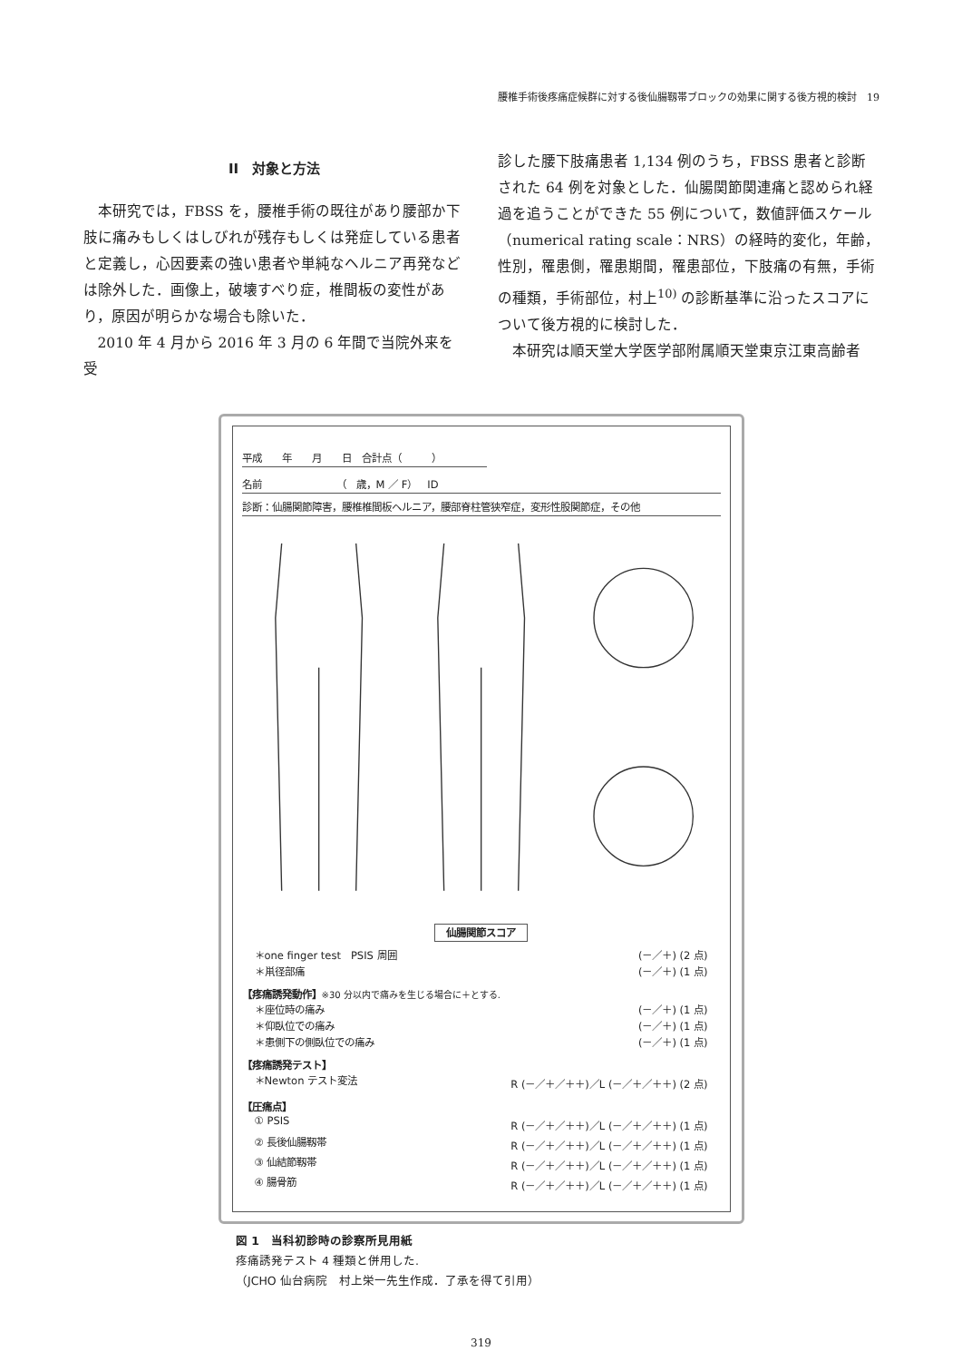腰椎手術後疼痛症候群に対する後仙腸靱帯ブロックの効果に関する後方視的検討　19
II　対象と方法
本研究では，FBSS を，腰椎手術の既往があり腰部か下肢に痛みもしくはしびれが残存もしくは発症している患者と定義し，心因要素の強い患者や単純なヘルニア再発などは除外した．画像上，破壊すべり症，椎間板の変性があり，原因が明らかな場合も除いた．
2010 年 4 月から 2016 年 3 月の 6 年間で当院外来を受
診した腰下肢痛患者 1,134 例のうち，FBSS 患者と診断された 64 例を対象とした．仙腸関節関連痛と認められ経過を追うことができた 55 例について，数値評価スケール（numerical rating scale：NRS）の経時的変化，年齢，性別，罹患側，罹患期間，罹患部位，下肢痛の有無，手術の種類，手術部位，村上<sup>10)</sup> の診断基準に沿ったスコアについて後方視的に検討した．
本研究は順天堂大学医学部附属順天堂東京江東高齢者
平成　　年　　月　　日　合計点（　　　）
名前　　　　　　　　（　歳，M ／ F）　ID
診断：仙腸関節障害，腰椎椎間板ヘルニア，腰部脊柱管狭窄症，変形性股関節症，その他
仙腸関節スコア
＊one finger test　PSIS 周囲 (－／＋) (2 点)
＊鼡径部痛 (－／＋) (1 点)
【疼痛誘発動作】※30 分以内で痛みを生じる場合に＋とする.
＊座位時の痛み (－／＋) (1 点)
＊仰臥位での痛み (－／＋) (1 点)
＊患側下の側臥位での痛み (－／＋) (1 点)
【疼痛誘発テスト】
＊Newton テスト変法 R (－／＋／＋＋)／L (－／＋／＋＋) (2 点)
【圧痛点】
① PSIS R (－／＋／＋＋)／L (－／＋／＋＋) (1 点)
② 長後仙腸靱帯 R (－／＋／＋＋)／L (－／＋／＋＋) (1 点)
③ 仙結節靱帯 R (－／＋／＋＋)／L (－／＋／＋＋) (1 点)
④ 腸骨筋 R (－／＋／＋＋)／L (－／＋／＋＋) (1 点)
図 1　当科初診時の診察所見用紙
疼痛誘発テスト 4 種類と併用した.
（JCHO 仙台病院　村上栄一先生作成．了承を得て引用）
319